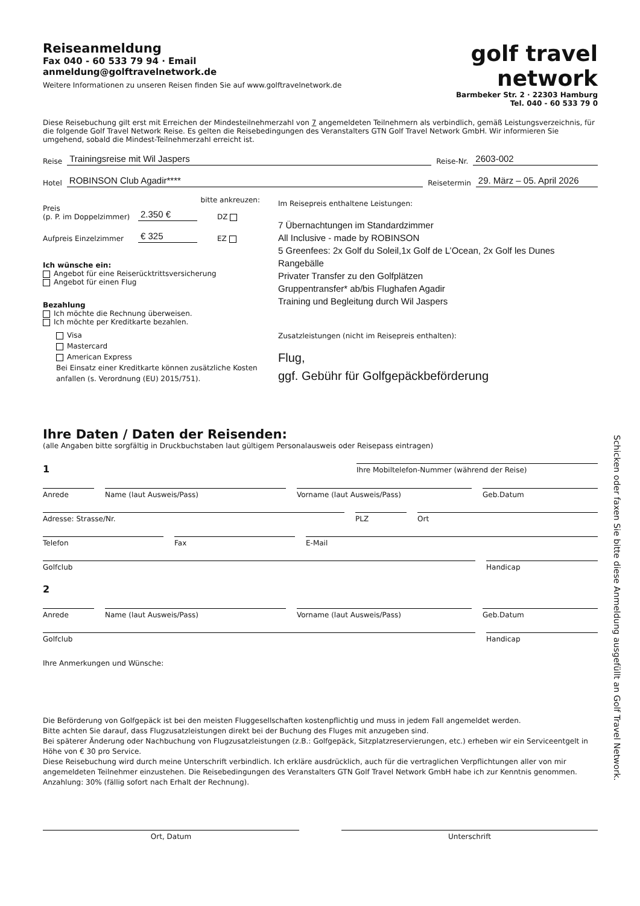Reiseanmeldung
Fax 040 - 60 533 79 94 · Email anmeldung@golftravelnetwork.de
Weitere Informationen zu unseren Reisen finden Sie auf www.golftravelnetwork.de
golf travel network
Barmbeker Str. 2 · 22303 Hamburg
Tel. 040 - 60 533 79 0
Diese Reisebuchung gilt erst mit Erreichen der Mindesteilnehmerzahl von 7 angemeldeten Teilnehmern als verbindlich, gemäß Leistungsverzeichnis, für die folgende Golf Travel Network Reise. Es gelten die Reisebedingungen des Veranstalters GTN Golf Travel Network GmbH. Wir informieren Sie umgehend, sobald die Mindest-Teilnehmerzahl erreicht ist.
Reise Trainingsreise mit Wil Jaspers Reise-Nr. 2603-002
Hotel ROBINSON Club Agadir**** Reisetermin 29. März – 05. April 2026
bitte ankreuzen:
Preis
(p. P. im Doppelzimmer) 2.350 € DZ
Aufpreis Einzelzimmer € 325 EZ
Ich wünsche ein:
Angebot für eine Reiserücktrittsversicherung
Angebot für einen Flug
Bezahlung
Ich möchte die Rechnung überweisen.
Ich möchte per Kreditkarte bezahlen.
Visa
Mastercard
American Express
Bei Einsatz einer Kreditkarte können zusätzliche Kosten anfallen (s. Verordnung (EU) 2015/751).
Im Reisepreis enthaltene Leistungen:
7 Übernachtungen im Standardzimmer
All Inclusive - made by ROBINSON
5 Greenfees: 2x Golf du Soleil,1x Golf de L’Ocean, 2x Golf les Dunes
Rangebälle
Privater Transfer zu den Golfplätzen
Gruppentransfer* ab/bis Flughafen Agadir
Training und Begleitung durch Wil Jaspers
Zusatzleistungen (nicht im Reisepreis enthalten):
Flug,
ggf. Gebühr für Golfgepäckbeförderung
Ihre Daten / Daten der Reisenden:
(alle Angaben bitte sorgfältig in Druckbuchstaben laut gültigem Personalausweis oder Reisepass eintragen)
1
Ihre Mobiltelefon-Nummer (während der Reise)
Anrede Name (laut Ausweis/Pass) Vorname (laut Ausweis/Pass) Geb.Datum
Adresse: Strasse/Nr. PLZ Ort
Telefon Fax E-Mail
Golfclub Handicap
2
Anrede Name (laut Ausweis/Pass) Vorname (laut Ausweis/Pass) Geb.Datum
Golfclub Handicap
Ihre Anmerkungen und Wünsche:
Die Beförderung von Golfgepäck ist bei den meisten Fluggesellschaften kostenpflichtig und muss in jedem Fall angemeldet werden.
Bitte achten Sie darauf, dass Flugzusatzleistungen direkt bei der Buchung des Fluges mit anzugeben sind.
Bei späterer Änderung oder Nachbuchung von Flugzusatzleistungen (z.B.: Golfgepäck, Sitzplatzreservierungen, etc.) erheben wir ein Serviceentgelt in Höhe von € 30 pro Service.
Diese Reisebuchung wird durch meine Unterschrift verbindlich. Ich erkläre ausdrücklich, auch für die vertraglichen Verpflichtungen aller von mir angemeldeten Teilnehmer einzustehen. Die Reisebedingungen des Veranstalters GTN Golf Travel Network GmbH habe ich zur Kenntnis genommen.
Anzahlung: 30% (fällig sofort nach Erhalt der Rechnung).
Ort, Datum Unterschrift
Schicken oder faxen Sie bitte diese Anmeldung ausgefüllt an Golf Travel Network.